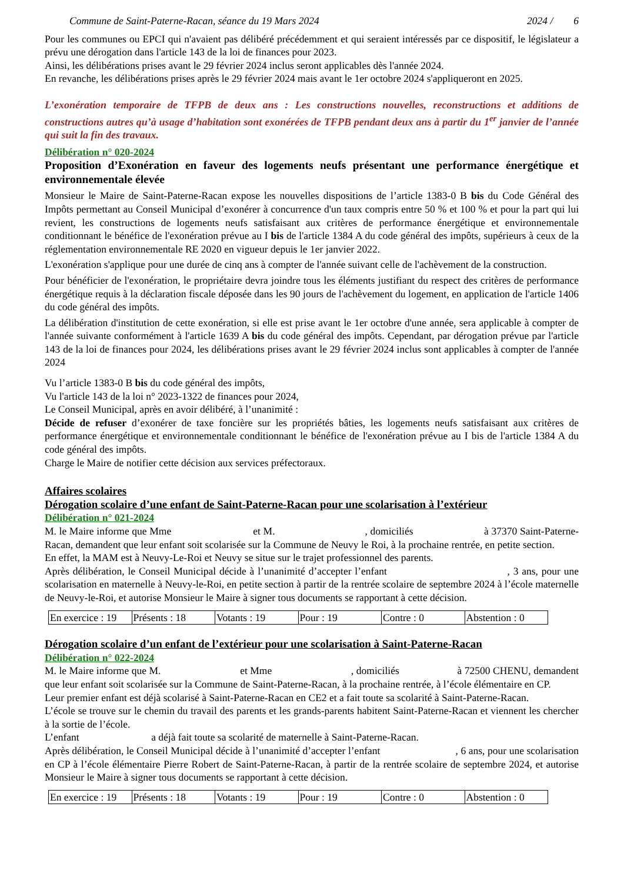Commune de Saint-Paterne-Racan, séance du 19 Mars 2024 2024 / 6
Pour les communes ou EPCI qui n'avaient pas délibéré précédemment et qui seraient intéressés par ce dispositif, le législateur a prévu une dérogation dans l'article 143 de la loi de finances pour 2023.
Ainsi, les délibérations prises avant le 29 février 2024 inclus seront applicables dès l'année 2024.
En revanche, les délibérations prises après le 29 février 2024 mais avant le 1er octobre 2024 s'appliqueront en 2025.
L’exonération temporaire de TFPB de deux ans : Les constructions nouvelles, reconstructions et additions de constructions autres qu’à usage d’habitation sont exonérées de TFPB pendant deux ans à partir du 1<sup>er</sup> janvier de l’année qui suit la fin des travaux.
Délibération n° 020-2024
Proposition d’Exonération en faveur des logements neufs présentant une performance énergétique et environnementale élevée
Monsieur le Maire de Saint-Paterne-Racan expose les nouvelles dispositions de l’article 1383-0 B bis du Code Général des Impôts permettant au Conseil Municipal d’exonérer à concurrence d'un taux compris entre 50 % et 100 % et pour la part qui lui revient, les constructions de logements neufs satisfaisant aux critères de performance énergétique et environnementale conditionnant le bénéfice de l'exonération prévue au I bis de l'article 1384 A du code général des impôts, supérieurs à ceux de la réglementation environnementale RE 2020 en vigueur depuis le 1er janvier 2022.
L'exonération s'applique pour une durée de cinq ans à compter de l'année suivant celle de l'achèvement de la construction.
Pour bénéficier de l'exonération, le propriétaire devra joindre tous les éléments justifiant du respect des critères de performance énergétique requis à la déclaration fiscale déposée dans les 90 jours de l'achèvement du logement, en application de l'article 1406 du code général des impôts.
La délibération d'institution de cette exonération, si elle est prise avant le 1er octobre d'une année, sera applicable à compter de l'année suivante conformément à l'article 1639 A bis du code général des impôts. Cependant, par dérogation prévue par l'article 143 de la loi de finances pour 2024, les délibérations prises avant le 29 février 2024 inclus sont applicables à compter de l'année 2024
Vu l’article 1383-0 B bis du code général des impôts,
Vu l'article 143 de la loi n° 2023-1322 de finances pour 2024,
Le Conseil Municipal, après en avoir délibéré, à l’unanimité :
Décide de refuser d’exonérer de taxe foncière sur les propriétés bâties, les logements neufs satisfaisant aux critères de performance énergétique et environnementale conditionnant le bénéfice de l'exonération prévue au I bis de l'article 1384 A du code général des impôts.
Charge le Maire de notifier cette décision aux services préfectoraux.
Affaires scolaires
Dérogation scolaire d’une enfant de Saint-Paterne-Racan pour une scolarisation à l’extérieur
Délibération n° 021-2024
M. le Maire informe que Mme et M. , domiciliés à 37370 Saint-Paterne-Racan, demandent que leur enfant soit scolarisée sur la Commune de Neuvy le Roi, à la prochaine rentrée, en petite section.
En effet, la MAM est à Neuvy-Le-Roi et Neuvy se situe sur le trajet professionnel des parents.
Après délibération, le Conseil Municipal décide à l’unanimité d’accepter l’enfant , 3 ans, pour une scolarisation en maternelle à Neuvy-le-Roi, en petite section à partir de la rentrée scolaire de septembre 2024 à l’école maternelle de Neuvy-le-Roi, et autorise Monsieur le Maire à signer tous documents se rapportant à cette décision.
| En exercice : 19 | Présents : 18 | Votants : 19 | Pour : 19 | Contre : 0 | Abstention : 0 |
Dérogation scolaire d’un enfant de l’extérieur pour une scolarisation à Saint-Paterne-Racan
Délibération n° 022-2024
M. le Maire informe que M. et Mme , domiciliés à 72500 CHENU, demandent que leur enfant soit scolarisée sur la Commune de Saint-Paterne-Racan, à la prochaine rentrée, à l’école élémentaire en CP.
Leur premier enfant est déjà scolarisé à Saint-Paterne-Racan en CE2 et a fait toute sa scolarité à Saint-Paterne-Racan.
L’école se trouve sur le chemin du travail des parents et les grands-parents habitent Saint-Paterne-Racan et viennent les chercher à la sortie de l’école.
L’enfant a déjà fait toute sa scolarité de maternelle à Saint-Paterne-Racan.
Après délibération, le Conseil Municipal décide à l’unanimité d’accepter l’enfant , 6 ans, pour une scolarisation en CP à l’école élémentaire Pierre Robert de Saint-Paterne-Racan, à partir de la rentrée scolaire de septembre 2024, et autorise Monsieur le Maire à signer tous documents se rapportant à cette décision.
| En exercice : 19 | Présents : 18 | Votants : 19 | Pour : 19 | Contre : 0 | Abstention : 0 |